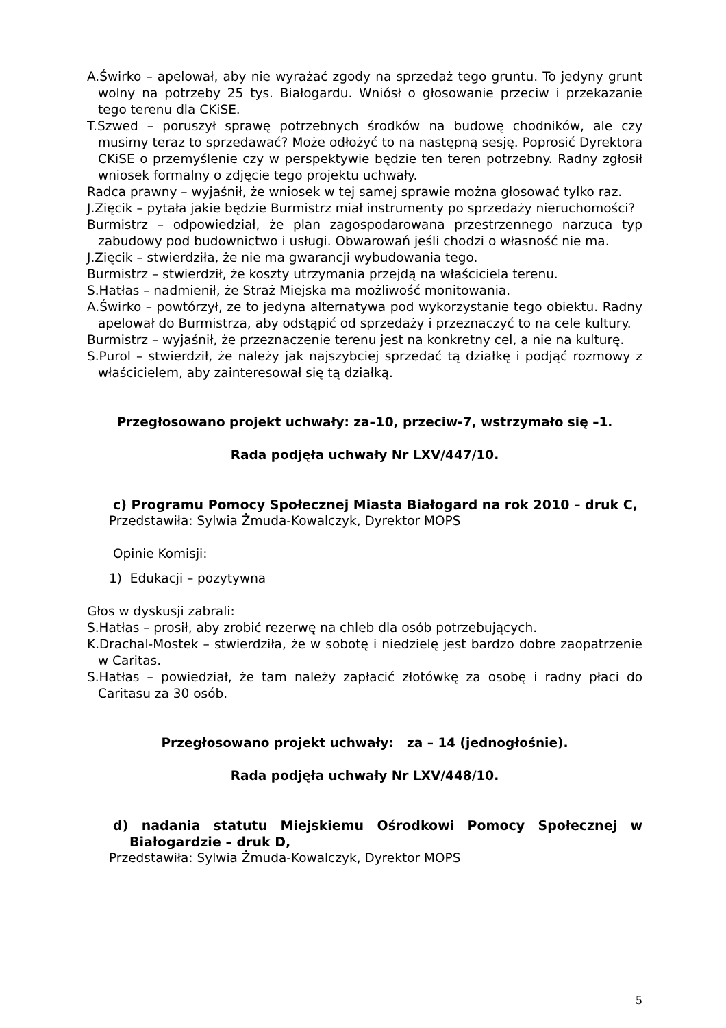A.Świrko – apelował, aby nie wyrażać zgody na sprzedaż tego gruntu. To jedyny grunt wolny na potrzeby 25 tys. Białogardu. Wniósł o głosowanie przeciw i przekazanie tego terenu dla CKiSE.
T.Szwed – poruszył sprawę potrzebnych środków na budowę chodników, ale czy musimy teraz to sprzedawać? Może odłożyć to na następną sesję. Poprosić Dyrektora CKiSE o przemyślenie czy w perspektywie będzie ten teren potrzebny. Radny zgłosił wniosek formalny o zdjęcie tego projektu uchwały.
Radca prawny – wyjaśnił, że wniosek w tej samej sprawie można głosować tylko raz.
J.Zięcik – pytała jakie będzie Burmistrz miał instrumenty po sprzedaży nieruchomości?
Burmistrz – odpowiedział, że plan zagospodarowana przestrzennego narzuca typ zabudowy pod budownictwo i usługi. Obwarowań jeśli chodzi o własność nie ma.
J.Zięcik – stwierdziła, że nie ma gwarancji wybudowania tego.
Burmistrz – stwierdził, że koszty utrzymania przejdą na właściciela terenu.
S.Hatłas – nadmienił, że Straż Miejska ma możliwość monitowania.
A.Świrko – powtórzył, ze to jedyna alternatywa pod wykorzystanie tego obiektu. Radny apelował do Burmistrza, aby odstąpić od sprzedaży i przeznaczyć to na cele kultury.
Burmistrz – wyjaśnił, że przeznaczenie terenu jest na konkretny cel, a nie na kulturę.
S.Purol – stwierdził, że należy jak najszybciej sprzedać tą działkę i podjąć rozmowy z właścicielem, aby zainteresował się tą działką.
Przegłosowano projekt uchwały: za–10, przeciw-7, wstrzymało się –1.
Rada podjęła uchwały Nr LXV/447/10.
c) Programu Pomocy Społecznej Miasta Białogard na rok 2010 – druk C,
Przedstawiła: Sylwia Żmuda-Kowalczyk, Dyrektor MOPS
Opinie Komisji:
1) Edukacji – pozytywna
Głos w dyskusji zabrali:
S.Hatłas – prosił, aby zrobić rezerwę na chleb dla osób potrzebujących.
K.Drachal-Mostek – stwierdziła, że w sobotę i niedzielę jest bardzo dobre zaopatrzenie w Caritas.
S.Hatłas – powiedział, że tam należy zapłacić złotówkę za osobę i radny płaci do Caritasu za 30 osób.
Przegłosowano projekt uchwały: za – 14 (jednogłośnie).
Rada podjęła uchwały Nr LXV/448/10.
d) nadania statutu Miejskiemu Ośrodkowi Pomocy Społecznej w Białogardzie – druk D,
Przedstawiła: Sylwia Żmuda-Kowalczyk, Dyrektor MOPS
5